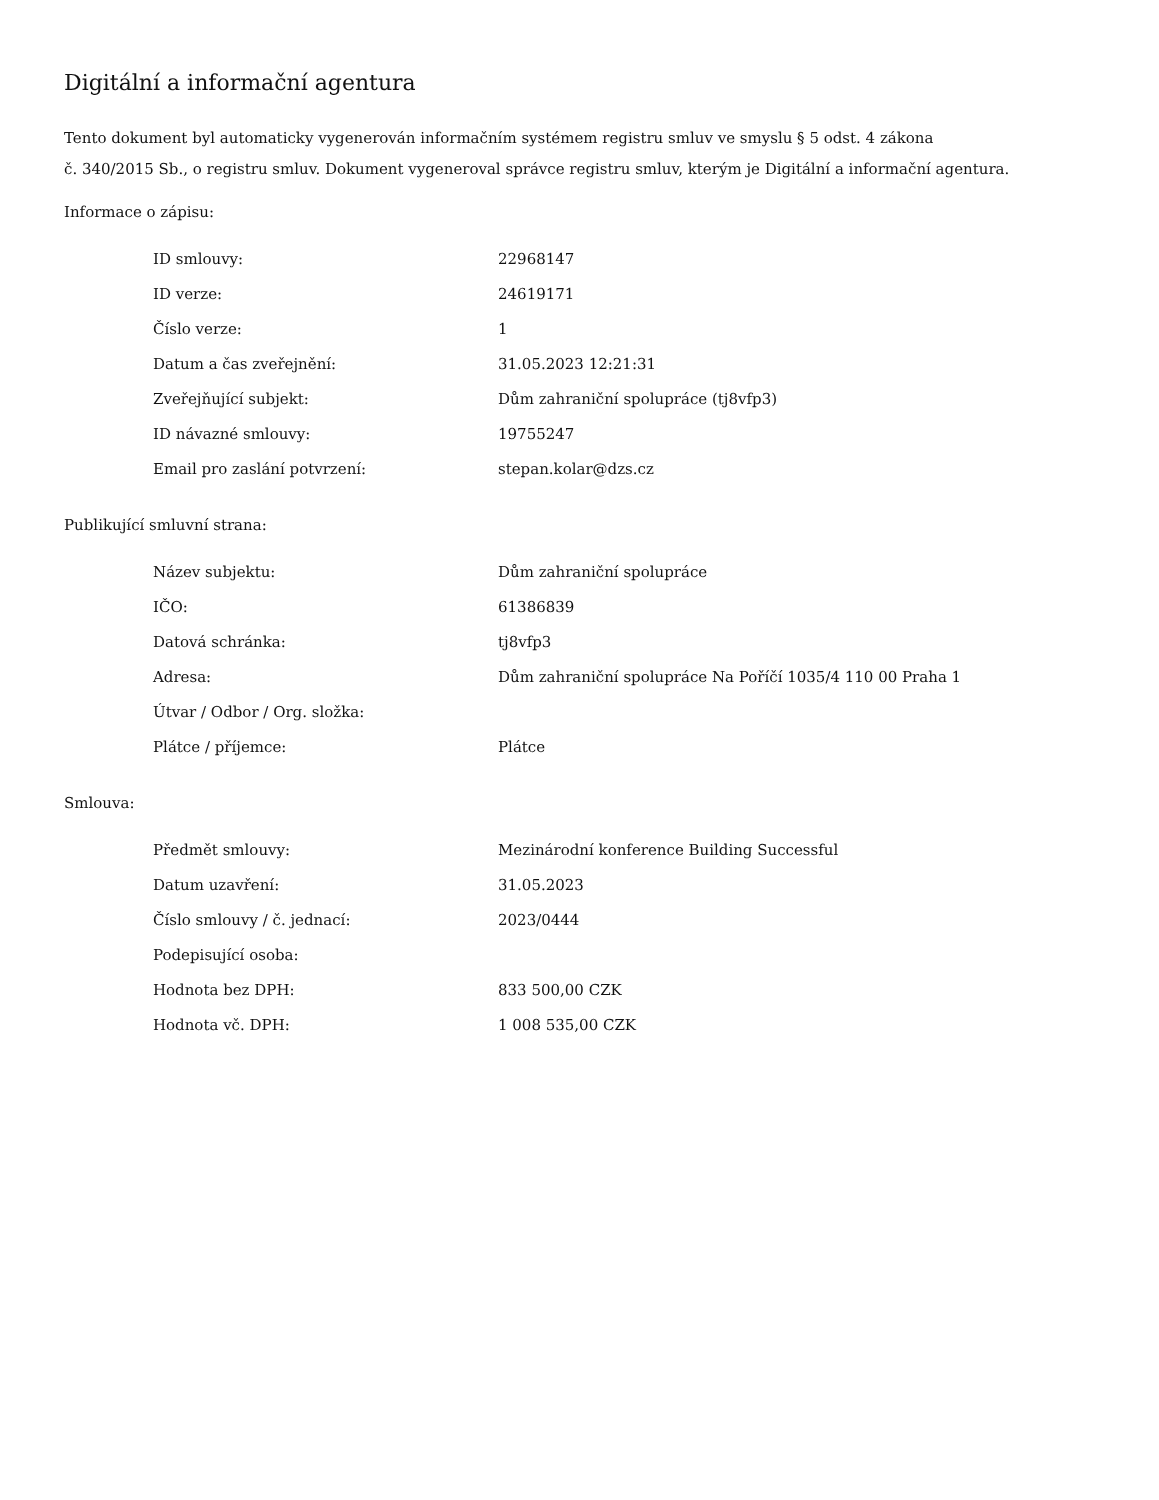Digitální a informační agentura
Tento dokument byl automaticky vygenerován informačním systémem registru smluv ve smyslu § 5 odst. 4 zákona
č. 340/2015 Sb., o registru smluv. Dokument vygeneroval správce registru smluv, kterým je Digitální a informační agentura.
Informace o zápisu:
| ID smlouvy: | 22968147 |
| ID verze: | 24619171 |
| Číslo verze: | 1 |
| Datum a čas zveřejnění: | 31.05.2023 12:21:31 |
| Zveřejňující subjekt: | Dům zahraniční spolupráce (tj8vfp3) |
| ID návazné smlouvy: | 19755247 |
| Email pro zaslání potvrzení: | stepan.kolar@dzs.cz |
Publikující smluvní strana:
| Název subjektu: | Dům zahraniční spolupráce |
| IČO: | 61386839 |
| Datová schránka: | tj8vfp3 |
| Adresa: | Dům zahraniční spolupráce Na Poříčí 1035/4 110 00 Praha 1 |
| Útvar / Odbor / Org. složka: | |
| Plátce / příjemce: | Plátce |
Smlouva:
| Předmět smlouvy: | Mezinárodní konference Building Successful |
| Datum uzavření: | 31.05.2023 |
| Číslo smlouvy / č. jednací: | 2023/0444 |
| Podepisující osoba: | |
| Hodnota bez DPH: | 833 500,00 CZK |
| Hodnota vč. DPH: | 1 008 535,00 CZK |